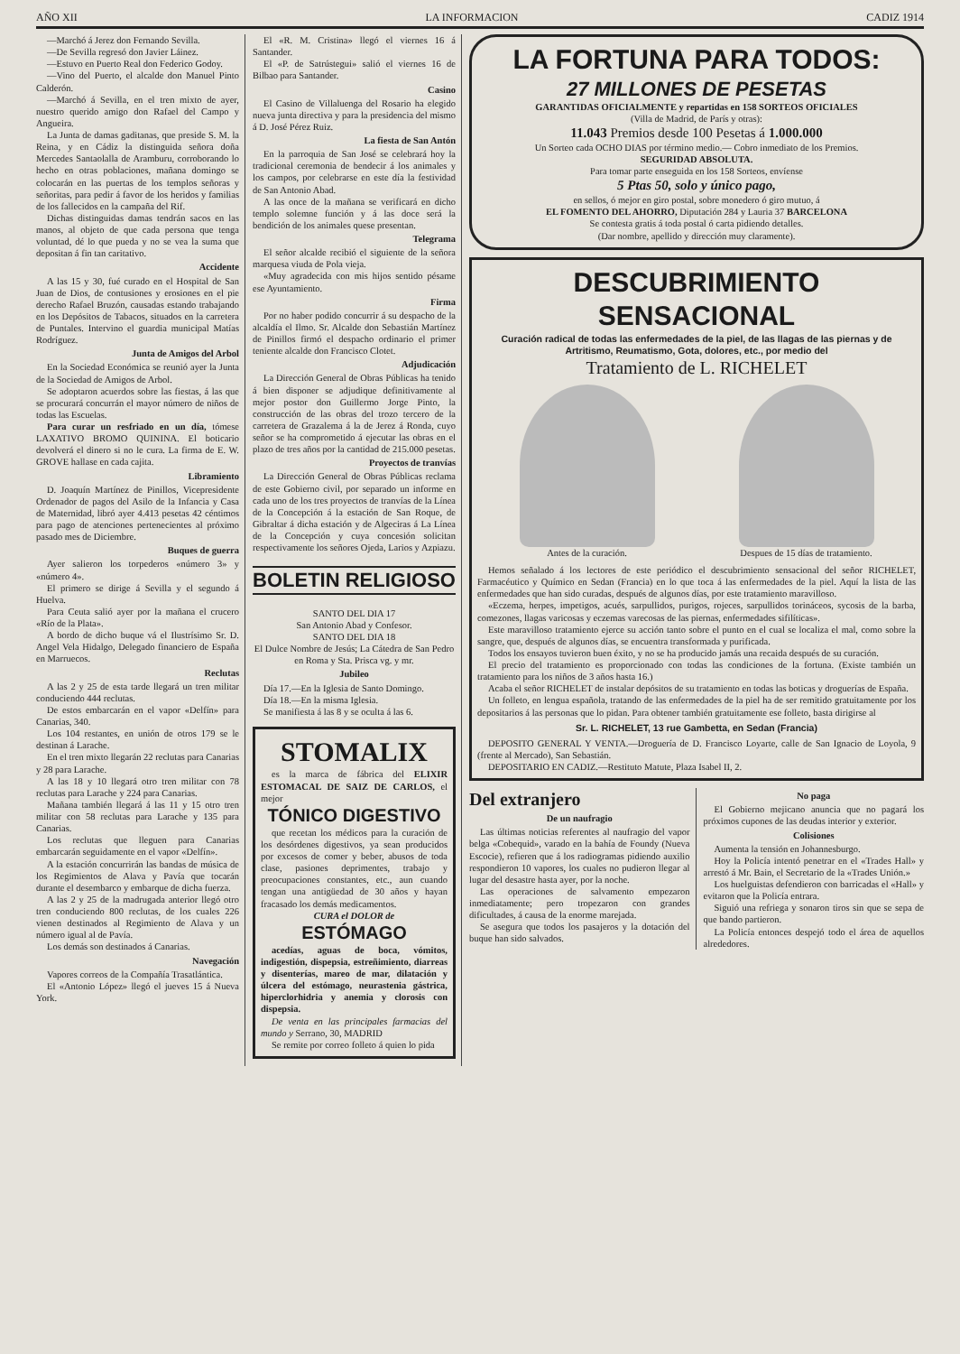AÑO XII LA INFORMACION CADIZ 1914
—Marchó á Jerez don Fernando Sevilla.
—De Sevilla regresó don Javier Láinez.
—Estuvo en Puerto Real don Federico Godoy.
—Vino del Puerto, el alcalde don Manuel Pinto Calderón.
—Marchó á Sevilla, en el tren mixto de ayer, nuestro querido amigo don Rafael del Campo y Angueira.
La Junta de damas gaditanas, que preside S. M. la Reina, y en Cádiz la distinguida señora doña Mercedes Santaolalla de Aramburu, corroborando lo hecho en otras poblaciones, mañana domingo se colocarán en las puertas de los templos señoras y señoritas, para pedir á favor de los heridos y familias de los fallecidos en la campaña del Rif.
Dichas distinguidas damas tendrán sacos en las manos, al objeto de que cada persona que tenga voluntad, dé lo que pueda y no se vea la suma que depositan á fin tan caritativo.
Accidente
A las 15 y 30, fué curado en el Hospital de San Juan de Dios, de contusiones y erosiones en el pie derecho Rafael Bruzón, causadas estando trabajando en los Depósitos de Tabacos, situados en la carretera de Puntales. Intervino el guardia municipal Matías Rodríguez.
Junta de Amigos del Arbol
En la Sociedad Económica se reunió ayer la Junta de la Sociedad de Amigos de Arbol.
Se adoptaron acuerdos sobre las fiestas, á las que se procurará concurrán el mayor número de niños de todas las Escuelas.
Para curar un resfriado en un día, tómese LAXATIVO BROMO QUININA. El boticario devolverá el dinero si no le cura. La firma de E. W. GROVE hallase en cada cajita.
Libramiento
D. Joaquín Martínez de Pinillos, Vicepresidente Ordenador de pagos del Asilo de la Infancia y Casa de Maternidad, libró ayer 4.413 pesetas 42 céntimos para pago de atenciones pertenecientes al próximo pasado mes de Diciembre.
Buques de guerra
Ayer salieron los torpederos «número 3» y «número 4».
El primero se dirige á Sevilla y el segundo á Huelva.
Para Ceuta salió ayer por la mañana el crucero «Río de la Plata».
A bordo de dicho buque vá el Ilustrísimo Sr. D. Angel Vela Hidalgo, Delegado financiero de España en Marruecos.
Reclutas
A las 2 y 25 de esta tarde llegará un tren militar conduciendo 444 reclutas.
De estos embarcarán en el vapor «Delfín» para Canarias, 340.
Los 104 restantes, en unión de otros 179 se le destinan á Larache.
En el tren mixto llegarán 22 reclutas para Canarias y 28 para Larache.
A las 18 y 10 llegará otro tren militar con 78 reclutas para Larache y 224 para Canarias.
Mañana también llegará á las 11 y 15 otro tren militar con 58 reclutas para Larache y 135 para Canarias.
Los reclutas que lleguen para Canarias embarcarán seguidamente en el vapor «Delfín».
A la estación concurrirán las bandas de música de los Regimientos de Alava y Pavía que tocarán durante el desembarco y embarque de dicha fuerza.
A las 2 y 25 de la madrugada anterior llegó otro tren conduciendo 800 reclutas, de los cuales 226 vienen destinados al Regimiento de Alava y un número igual al de Pavía.
Los demás son destinados á Canarias.
Navegación
Vapores correos de la Compañía Trasatlántica.
El «Antonio López» llegó el jueves 15 á Nueva York.
El «R. M. Cristina» llegó el viernes 16 á Santander.
El «P. de Satrústegui» salió el viernes 16 de Bilbao para Santander.
Casino
El Casino de Villaluenga del Rosario ha elegido nueva junta directiva y para la presidencia del mismo á D. José Pérez Ruiz.
La fiesta de San Antón
En la parroquia de San José se celebrará hoy la tradicional ceremonia de bendecir á los animales y los campos, por celebrarse en este día la festividad de San Antonio Abad.
A las once de la mañana se verificará en dicho templo solemne función y á las doce será la bendición de los animales quese presentan.
Telegrama
El señor alcalde recibió el siguiente de la señora marquesa viuda de Pola vieja.
«Muy agradecida con mis hijos sentido pésame ese Ayuntamiento.
Firma
Por no haber podido concurrir á su despacho de la alcaldía el Ilmo. Sr. Alcalde don Sebastián Martínez de Pinillos firmó el despacho ordinario el primer teniente alcalde don Francisco Clotet.
Adjudicación
La Dirección General de Obras Públicas ha tenido á bien disponer se adjudique definitivamente al mejor postor don Guillermo Jorge Pinto, la construcción de las obras del trozo tercero de la carretera de Grazalema á la de Jerez á Ronda, cuyo señor se ha comprometido á ejecutar las obras en el plazo de tres años por la cantidad de 215.000 pesetas.
Proyectos de tranvías
La Dirección General de Obras Públicas reclama de este Gobierno civil, por separado un informe en cada uno de los tres proyectos de tranvías de la Línea de la Concepción á la estación de San Roque, de Gibraltar á dicha estación y de Algeciras á La Línea de la Concepción y cuya concesión solicitan respectivamente los señores Ojeda, Larios y Azpiazu.
BOLETIN RELIGIOSO
SANTO DEL DIA 17
San Antonio Abad y Confesor.
SANTO DEL DIA 18
El Dulce Nombre de Jesús; La Cátedra de San Pedro en Roma y Sta. Prisca vg. y mr.
Jubileo
Día 17.—En la Iglesia de Santo Domingo.
Día 18.—En la misma Iglesia.
Se manifiesta á las 8 y se oculta á las 6.
STOMALIX
es la marca de fábrica del ELIXIR ESTOMACAL DE SAIZ DE CARLOS, el mejor
TÓNICO DIGESTIVO
que recetan los médicos para la curación de los desórdenes digestivos, ya sean producidos por excesos de comer y beber, abusos de toda clase, pasiones deprimentes, trabajo y preocupaciones constantes, etc., aun cuando tengan una antigüedad de 30 años y hayan fracasado los demás medicamentos.
CURA el DOLOR de
ESTÓMAGO
acedías, aguas de boca, vómitos, indigestión, dispepsia, estreñimiento, diarreas y disenterías, mareo de mar, dilatación y úlcera del estómago, neurastenia gástrica, hiperclorhidria y anemia y clorosis con dispepsia.
De venta en las principales farmacias del mundo y Serrano, 30, MADRID
Se remite por correo folleto á quien lo pida
LA FORTUNA PARA TODOS:
27 MILLONES DE PESETAS
GARANTIDAS OFICIALMENTE y repartidas en 158 SORTEOS OFICIALES
(Villa de Madrid, de París y otras):
11.043 Premios desde 100 Pesetas á 1.000.000
Un Sorteo cada OCHO DIAS por término medio.— Cobro inmediato de los Premios.
SEGURIDAD ABSOLUTA.
Para tomar parte enseguida en los 158 Sorteos, envíense
5 Ptas 50, solo y único pago,
en sellos, ó mejor en giro postal, sobre monedero ó giro mutuo, á
EL FOMENTO DEL AHORRO, Diputación 284 y Lauria 37 BARCELONA
Se contesta gratis á toda postal ó carta pidiendo detalles.
(Dar nombre, apellido y dirección muy claramente).
DESCUBRIMIENTO SENSACIONAL
Curación radical de todas las enfermedades de la piel, de las llagas de las piernas y de Artritismo, Reumatismo, Gota, dolores, etc., por medio del
Tratamiento de L. RICHELET
Antes de la curación. Despues de 15 días de tratamiento.
Hemos señalado á los lectores de este periódico el descubrimiento sensacional del señor RICHELET, Farmacéutico y Químico en Sedan (Francia) en lo que toca á las enfermedades de la piel. Aquí la lista de las enfermedades que han sido curadas, después de algunos días, por este tratamiento maravilloso.
«Eczema, herpes, impetigos, acués, sarpullidos, purigos, rojeces, sarpullidos torináceos, sycosis de la barba, comezones, llagas varicosas y eczemas varecosas de las piernas, enfermedades sifilíticas».
Este maravilloso tratamiento ejerce su acción tanto sobre el punto en el cual se localiza el mal, como sobre la sangre, que, después de algunos días, se encuentra transformada y purificada.
Todos los ensayos tuvieron buen éxito, y no se ha producido jamás una recaida después de su curación.
El precio del tratamiento es proporcionado con todas las condiciones de la fortuna. (Existe también un tratamiento para los niños de 3 años hasta 16.)
Acaba el señor RICHELET de instalar depósitos de su tratamiento en todas las boticas y droguerías de España.
Un folleto, en lengua española, tratando de las enfermedades de la piel ha de ser remitido gratuitamente por los depositarios á las personas que lo pidan. Para obtener también gratuitamente ese folleto, basta dirigirse al
Sr. L. RICHELET, 13 rue Gambetta, en Sedan (Francia)
DEPOSITO GENERAL Y VENTA.—Droguería de D. Francisco Loyarte, calle de San Ignacio de Loyola, 9 (frente al Mercado), San Sebastián.
DEPOSITARIO EN CADIZ.—Restituto Matute, Plaza Isabel II, 2.
Del extranjero
De un naufragio
Las últimas noticias referentes al naufragio del vapor belga «Cobequid», varado en la bahía de Foundy (Nueva Escocie), refieren que á los radiogramas pidiendo auxilio respondieron 10 vapores, los cuales no pudieron llegar al lugar del desastre hasta ayer, por la noche.
Las operaciones de salvamento empezaron inmediatamente; pero tropezaron con grandes dificultades, á causa de la enorme marejada.
Se asegura que todos los pasajeros y la dotación del buque han sido salvados.
No paga
El Gobierno mejicano anuncia que no pagará los próximos cupones de las deudas interior y exterior.
Colisiones
Aumenta la tensión en Johannesburgo.
Hoy la Policía intentó penetrar en el «Trades Hall» y arrestó á Mr. Bain, el Secretario de la «Trades Unión.»
Los huelguistas defendieron con barricadas el «Hall» y evitaron que la Policía entrara.
Siguió una refriega y sonaron tiros sin que se sepa de que bando partieron.
La Policía entonces despejó todo el área de aquellos alrededores.